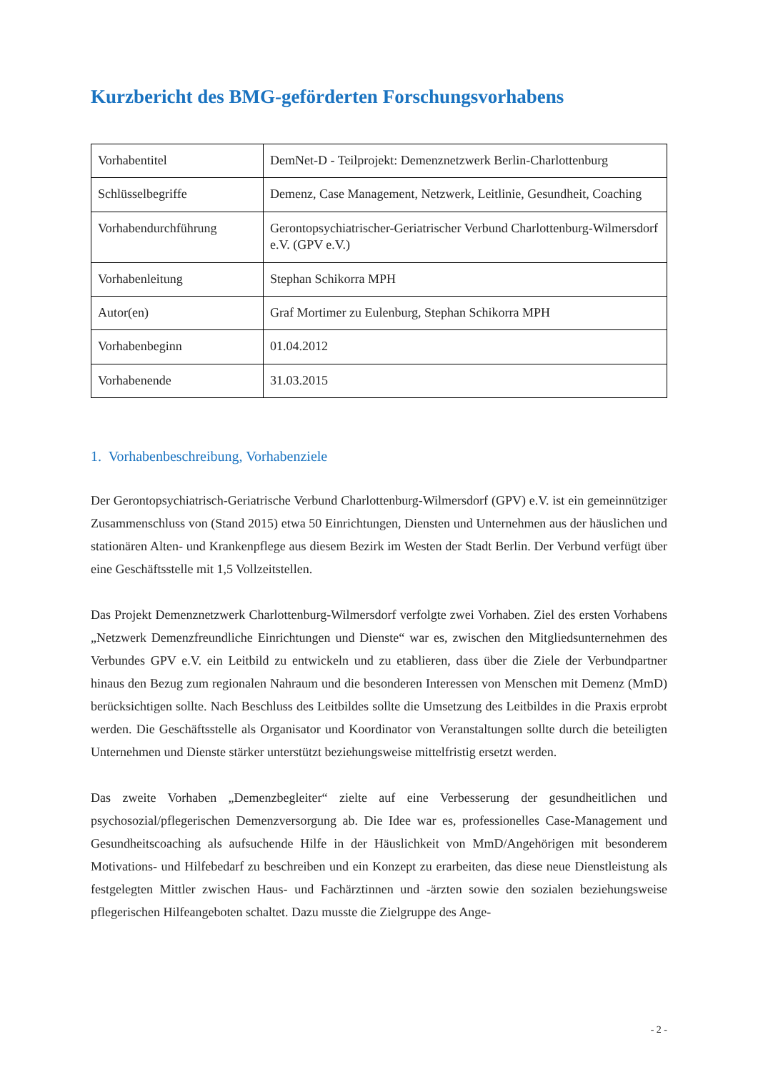Kurzbericht des BMG-geförderten Forschungsvorhabens
| Vorhabentitel | DemNet-D - Teilprojekt: Demenznetzwerk Berlin-Charlottenburg |
| Schlüsselbegriffe | Demenz, Case Management, Netzwerk, Leitlinie, Gesundheit, Coaching |
| Vorhabendurchführung | Gerontopsychiatrischer-Geriatrischer Verbund Charlottenburg-Wilmersdorf e.V. (GPV e.V.) |
| Vorhabenleitung | Stephan Schikorra MPH |
| Autor(en) | Graf Mortimer zu Eulenburg, Stephan Schikorra MPH |
| Vorhabenbeginn | 01.04.2012 |
| Vorhabenende | 31.03.2015 |
1. Vorhabenbeschreibung, Vorhabenziele
Der Gerontopsychiatrisch-Geriatrische Verbund Charlottenburg-Wilmersdorf (GPV) e.V. ist ein gemeinnütziger Zusammenschluss von (Stand 2015) etwa 50 Einrichtungen, Diensten und Unternehmen aus der häuslichen und stationären Alten- und Krankenpflege aus diesem Bezirk im Westen der Stadt Berlin. Der Verbund verfügt über eine Geschäftsstelle mit 1,5 Vollzeitstellen.
Das Projekt Demenznetzwerk Charlottenburg-Wilmersdorf verfolgte zwei Vorhaben. Ziel des ersten Vorhabens „Netzwerk Demenzfreundliche Einrichtungen und Dienste“ war es, zwischen den Mitgliedsunternehmen des Verbundes GPV e.V. ein Leitbild zu entwickeln und zu etablieren, dass über die Ziele der Verbundpartner hinaus den Bezug zum regionalen Nahraum und die besonderen Interessen von Menschen mit Demenz (MmD) berücksichtigen sollte. Nach Beschluss des Leitbildes sollte die Umsetzung des Leitbildes in die Praxis erprobt werden. Die Geschäftsstelle als Organisator und Koordinator von Veranstaltungen sollte durch die beteiligten Unternehmen und Dienste stärker unterstützt beziehungsweise mittelfristig ersetzt werden.
Das zweite Vorhaben „Demenzbegleiter“ zielte auf eine Verbesserung der gesundheitlichen und psychosozial/pflegerischen Demenzversorgung ab. Die Idee war es, professionelles Case-Management und Gesundheitscoaching als aufsuchende Hilfe in der Häuslichkeit von MmD/Angehörigen mit besonderem Motivations- und Hilfebedarf zu beschreiben und ein Konzept zu erarbeiten, das diese neue Dienstleistung als festgelegten Mittler zwischen Haus- und Fachärztinnen und -ärzten sowie den sozialen beziehungsweise pflegerischen Hilfeangeboten schaltet. Dazu musste die Zielgruppe des Ange-
- 2 -